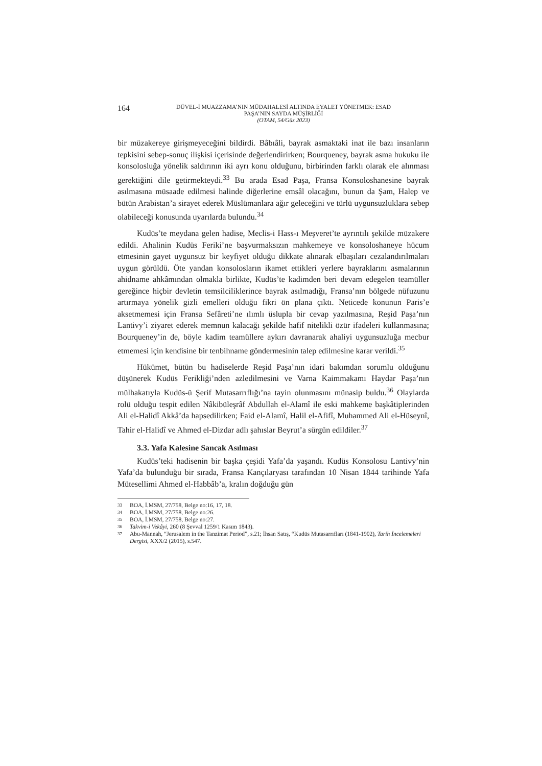164
DÜVEL-İ MUAZZAMA’NIN MÜDAHALESİ ALTINDA EYALET YÖNETMEK: ESAD
PAŞA’NIN SAYDA MÜŞİRLİĞİ
(OTAM, 54/Güz 2023)
bir müzakereye girişmeyeceğini bildirdi. Bâbıâli, bayrak asmaktaki inat ile bazı insanların tepkisini sebep-sonuç ilişkisi içerisinde değerlendirirken; Bourqueney, bayrak asma hukuku ile konsolosluğa yönelik saldırının iki ayrı konu olduğunu, birbirinden farklı olarak ele alınması gerektiğini dile getirmekteydi.<sup>33</sup> Bu arada Esad Paşa, Fransa Konsoloshanesine bayrak asılmasına müsaade edilmesi halinde diğerlerine emsâl olacağını, bunun da Şam, Halep ve bütün Arabistan’a sirayet ederek Müslümanlara ağır geleceğini ve türlü uygunsuzluklara sebep olabileceği konusunda uyarılarda bulundu.<sup>34</sup>
Kudüs’te meydana gelen hadise, Meclis-i Hass-ı Meşveret’te ayrıntılı şekilde müzakere edildi. Ahalinin Kudüs Feriki’ne başvurmaksızın mahkemeye ve konsoloshaneye hücum etmesinin gayet uygunsuz bir keyfiyet olduğu dikkate alınarak elbaşıları cezalandırılmaları uygun görüldü. Öte yandan konsolosların ikamet ettikleri yerlere bayraklarını asmalarının ahidname ahkâmından olmakla birlikte, Kudüs’te kadimden beri devam edegelen teamüller gereğince hiçbir devletin temsilciliklerince bayrak asılmadığı, Fransa’nın bölgede nüfuzunu artırmaya yönelik gizli emelleri olduğu fikri ön plana çıktı. Neticede konunun Paris’e aksetmemesi için Fransa Sefâreti’ne ılımlı üslupla bir cevap yazılmasına, Reşid Paşa’nın Lantivy’i ziyaret ederek memnun kalacağı şekilde hafif nitelikli özür ifadeleri kullanmasına; Bourqueney’in de, böyle kadim teamüllere aykırı davranarak ahaliyi uygunsuzluğa mecbur etmemesi için kendisine bir tenbihname göndermesinin talep edilmesine karar verildi.<sup>35</sup>
Hükümet, bütün bu hadiselerde Reşid Paşa’nın idari bakımdan sorumlu olduğunu düşünerek Kudüs Ferikliği’nden azledilmesini ve Varna Kaimmakamı Haydar Paşa’nın mülhakatıyla Kudüs-ü Şerif Mutasarrıflığı’na tayin olunmasını münasip buldu.<sup>36</sup> Olaylarda rolü olduğu tespit edilen Nâkibüleşrâf Abdullah el-Alamî ile eski mahkeme başkâtiplerinden Ali el-Halidî Akkâ’da hapsedilirken; Faid el-Alamî, Halil el-Afifî, Muhammed Ali el-Hüseynî, Tahir el-Halidî ve Ahmed el-Dizdar adlı şahıslar Beyrut’a sürgün edildiler.<sup>37</sup>
3.3. Yafa Kalesine Sancak Asılması
Kudüs’teki hadisenin bir başka çeşidi Yafa’da yaşandı. Kudüs Konsolosu Lantivy’nin Yafa’da bulunduğu bir sırada, Fransa Kançılaryası tarafından 10 Nisan 1844 tarihinde Yafa Mütesellimi Ahmed el-Habbâb’a, kralın doğduğu gün
33
BOA, İ.MSM, 27/758, Belge no:16, 17, 18.
34
BOA, İ.MSM, 27/758, Belge no:26.
35
BOA, İ.MSM, 27/758, Belge no:27.
36
Takvim-i Vekâyi, 260 (8 Şevval 1259/1 Kasım 1843).
37
Abu-Mannah, “Jerusalem in the Tanzimat Period”, s.21; İhsan Satış, “Kudüs Mutasarrıfları (1841-1902), Tarih İncelemeleri Dergisi, XXX/2 (2015), s.547.